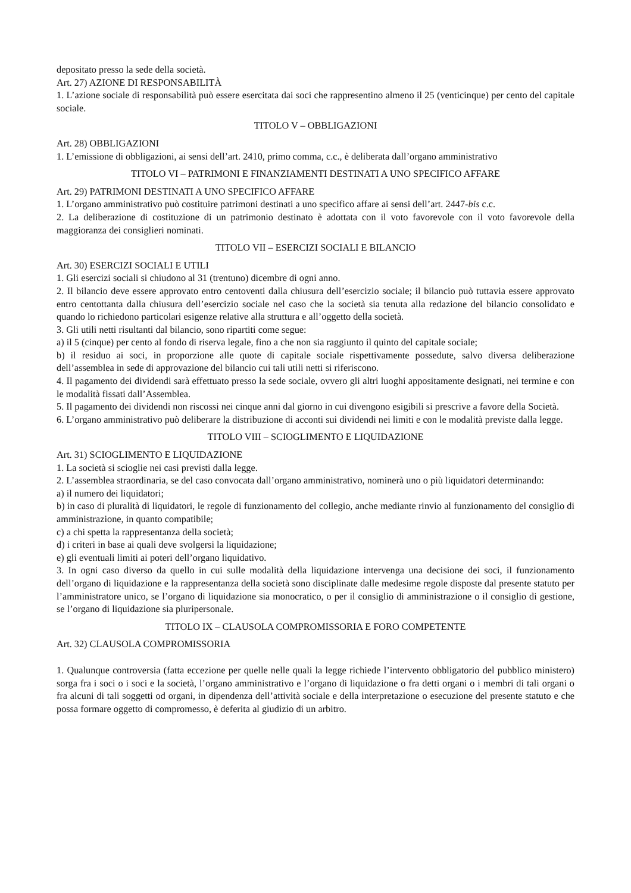depositato presso la sede della società.
Art. 27) AZIONE DI RESPONSABILITÀ
1. L’azione sociale di responsabilità può essere esercitata dai soci che rappresentino almeno il 25 (venticinque) per cento del capitale sociale.
TITOLO V – OBBLIGAZIONI
Art. 28) OBBLIGAZIONI
1. L’emissione di obbligazioni, ai sensi dell’art. 2410, primo comma, c.c., è deliberata dall’organo amministrativo
TITOLO VI – PATRIMONI E FINANZIAMENTI DESTINATI A UNO SPECIFICO AFFARE
Art. 29) PATRIMONI DESTINATI A UNO SPECIFICO AFFARE
1. L’organo amministrativo può costituire patrimoni destinati a uno specifico affare ai sensi dell’art. 2447-bis c.c.
2. La deliberazione di costituzione di un patrimonio destinato è adottata con il voto favorevole con il voto favorevole della maggioranza dei consiglieri nominati.
TITOLO VII – ESERCIZI SOCIALI E BILANCIO
Art. 30) ESERCIZI SOCIALI E UTILI
1. Gli esercizi sociali si chiudono al 31 (trentuno) dicembre di ogni anno.
2. Il bilancio deve essere approvato entro centoventi dalla chiusura dell’esercizio sociale; il bilancio può tuttavia essere approvato entro centottanta dalla chiusura dell’esercizio sociale nel caso che la società sia tenuta alla redazione del bilancio consolidato e quando lo richiedono particolari esigenze relative alla struttura e all’oggetto della società.
3. Gli utili netti risultanti dal bilancio, sono ripartiti come segue:
a) il 5 (cinque) per cento al fondo di riserva legale, fino a che non sia raggiunto il quinto del capitale sociale;
b) il residuo ai soci, in proporzione alle quote di capitale sociale rispettivamente possedute, salvo diversa deliberazione dell’assemblea in sede di approvazione del bilancio cui tali utili netti si riferiscono.
4. Il pagamento dei dividendi sarà effettuato presso la sede sociale, ovvero gli altri luoghi appositamente designati, nei termine e con le modalità fissati dall’Assemblea.
5. Il pagamento dei dividendi non riscossi nei cinque anni dal giorno in cui divengono esigibili si prescrive a favore della Società.
6. L’organo amministrativo può deliberare la distribuzione di acconti sui dividendi nei limiti e con le modalità previste dalla legge.
TITOLO VIII – SCIOGLIMENTO E LIQUIDAZIONE
Art. 31) SCIOGLIMENTO E LIQUIDAZIONE
1. La società si scioglie nei casi previsti dalla legge.
2. L’assemblea straordinaria, se del caso convocata dall’organo amministrativo, nominerà uno o più liquidatori determinando:
a) il numero dei liquidatori;
b) in caso di pluralità di liquidatori, le regole di funzionamento del collegio, anche mediante rinvio al funzionamento del consiglio di amministrazione, in quanto compatibile;
c) a chi spetta la rappresentanza della società;
d) i criteri in base ai quali deve svolgersi la liquidazione;
e) gli eventuali limiti ai poteri dell’organo liquidativo.
3. In ogni caso diverso da quello in cui sulle modalità della liquidazione intervenga una decisione dei soci, il funzionamento dell’organo di liquidazione e la rappresentanza della società sono disciplinate dalle medesime regole disposte dal presente statuto per l’amministratore unico, se l’organo di liquidazione sia monocratico, o per il consiglio di amministrazione o il consiglio di gestione, se l’organo di liquidazione sia pluripersonale.
TITOLO IX – CLAUSOLA COMPROMISSORIA E FORO COMPETENTE
Art. 32) CLAUSOLA COMPROMISSORIA
1. Qualunque controversia (fatta eccezione per quelle nelle quali la legge richiede l’intervento obbligatorio del pubblico ministero) sorga fra i soci o i soci e la società, l’organo amministrativo e l’organo di liquidazione o fra detti organi o i membri di tali organi o fra alcuni di tali soggetti od organi, in dipendenza dell’attività sociale e della interpretazione o esecuzione del presente statuto e che possa formare oggetto di compromesso, è deferita al giudizio di un arbitro.